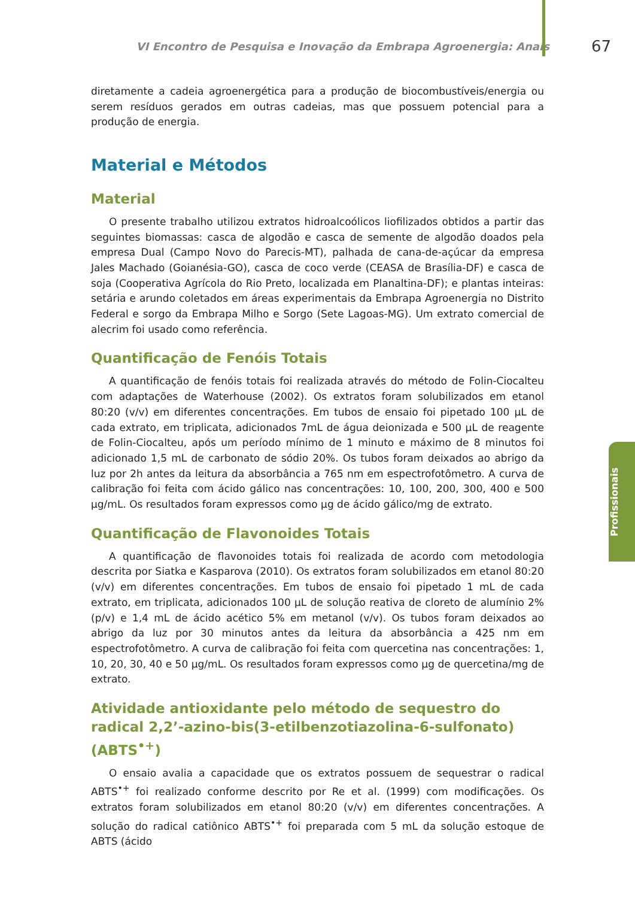VI Encontro de Pesquisa e Inovação da Embrapa Agroenergia: Anais 67
Profissionais
diretamente a cadeia agroenergética para a produção de biocombustíveis/energia ou serem resíduos gerados em outras cadeias, mas que possuem potencial para a produção de energia.
Material e Métodos
Material
O presente trabalho utilizou extratos hidroalcoólicos liofilizados obtidos a partir das seguintes biomassas: casca de algodão e casca de semente de algodão doados pela empresa Dual (Campo Novo do Parecis-MT), palhada de cana-de-açúcar da empresa Jales Machado (Goianésia-GO), casca de coco verde (CEASA de Brasília-DF) e casca de soja (Cooperativa Agrícola do Rio Preto, localizada em Planaltina-DF); e plantas inteiras: setária e arundo coletados em áreas experimentais da Embrapa Agroenergia no Distrito Federal e sorgo da Embrapa Milho e Sorgo (Sete Lagoas-MG). Um extrato comercial de alecrim foi usado como referência.
Quantificação de Fenóis Totais
A quantificação de fenóis totais foi realizada através do método de Folin-Ciocalteu com adaptações de Waterhouse (2002). Os extratos foram solubilizados em etanol 80:20 (v/v) em diferentes concentrações. Em tubos de ensaio foi pipetado 100 µL de cada extrato, em triplicata, adicionados 7mL de água deionizada e 500 µL de reagente de Folin-Ciocalteu, após um período mínimo de 1 minuto e máximo de 8 minutos foi adicionado 1,5 mL de carbonato de sódio 20%. Os tubos foram deixados ao abrigo da luz por 2h antes da leitura da absorbância a 765 nm em espectrofotômetro. A curva de calibração foi feita com ácido gálico nas concentrações: 10, 100, 200, 300, 400 e 500 µg/mL. Os resultados foram expressos como µg de ácido gálico/mg de extrato.
Quantificação de Flavonoides Totais
A quantificação de flavonoides totais foi realizada de acordo com metodologia descrita por Siatka e Kasparova (2010). Os extratos foram solubilizados em etanol 80:20 (v/v) em diferentes concentrações. Em tubos de ensaio foi pipetado 1 mL de cada extrato, em triplicata, adicionados 100 µL de solução reativa de cloreto de alumínio 2% (p/v) e 1,4 mL de ácido acético 5% em metanol (v/v). Os tubos foram deixados ao abrigo da luz por 30 minutos antes da leitura da absorbância a 425 nm em espectrofotômetro. A curva de calibração foi feita com quercetina nas concentrações: 1, 10, 20, 30, 40 e 50 µg/mL. Os resultados foram expressos como µg de quercetina/mg de extrato.
Atividade antioxidante pelo método de sequestro do radical 2,2’-azino-bis(3-etilbenzotiazolina-6-sulfonato) (ABTS<sup>•+</sup>)
O ensaio avalia a capacidade que os extratos possuem de sequestrar o radical ABTS<sup>•+</sup> foi realizado conforme descrito por Re et al. (1999) com modificações. Os extratos foram solubilizados em etanol 80:20 (v/v) em diferentes concentrações. A solução do radical catiônico ABTS<sup>•+</sup> foi preparada com 5 mL da solução estoque de ABTS (ácido